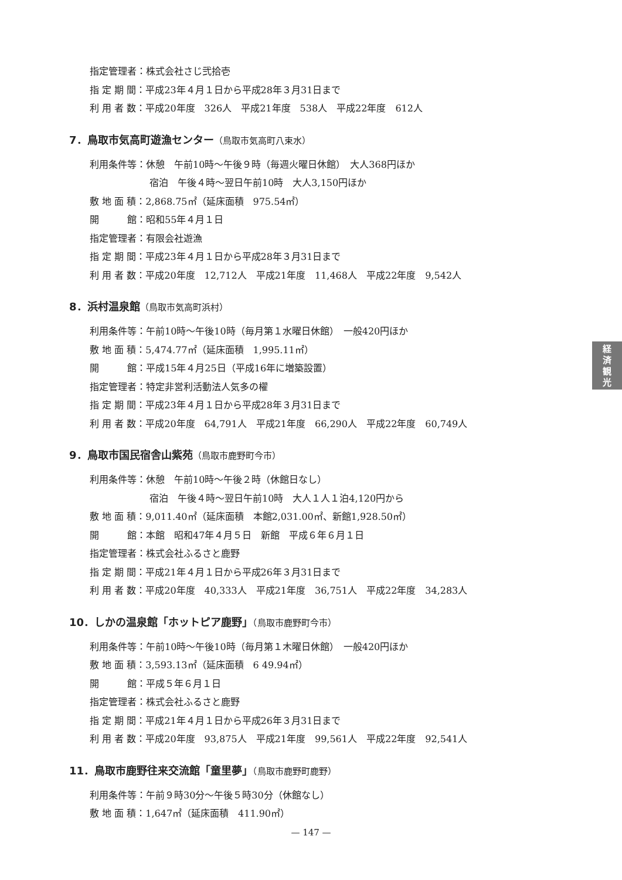指定管理者：株式会社さじ弐拾壱
指 定 期 間：平成23年４月１日から平成28年３月31日まで
利 用 者 数：平成20年度　326人　平成21年度　538人　平成22年度　612人
7．鳥取市気高町遊漁センター（鳥取市気高町八束水）
利用条件等：休憩　午前10時～午後９時（毎週火曜日休館）　大人368円ほか
宿泊　午後４時～翌日午前10時　大人3,150円ほか
敷 地 面 積：2,868.75㎡（延床面積　975.54㎡）
開　　　館：昭和55年４月１日
指定管理者：有限会社遊漁
指 定 期 間：平成23年４月１日から平成28年３月31日まで
利 用 者 数：平成20年度　12,712人　平成21年度　11,468人　平成22年度　9,542人
8．浜村温泉館（鳥取市気高町浜村）
利用条件等：午前10時～午後10時（毎月第１水曜日休館）　一般420円ほか
敷 地 面 積：5,474.77㎡（延床面積　1,995.11㎡）
開　　　館：平成15年４月25日（平成16年に増築設置）
指定管理者：特定非営利活動法人気多の櫂
指 定 期 間：平成23年４月１日から平成28年３月31日まで
利 用 者 数：平成20年度　64,791人　平成21年度　66,290人　平成22年度　60,749人
9．鳥取市国民宿舎山紫苑（鳥取市鹿野町今市）
利用条件等：休憩　午前10時～午後２時（休館日なし）
宿泊　午後４時～翌日午前10時　大人１人１泊4,120円から
敷 地 面 積：9,011.40㎡（延床面積　本館2,031.00㎡、新館1,928.50㎡）
開　　　館：本館　昭和47年４月５日　新館　平成６年６月１日
指定管理者：株式会社ふるさと鹿野
指 定 期 間：平成21年４月１日から平成26年３月31日まで
利 用 者 数：平成20年度　40,333人　平成21年度　36,751人　平成22年度　34,283人
10．しかの温泉館「ホットピア鹿野」（鳥取市鹿野町今市）
利用条件等：午前10時～午後10時（毎月第１木曜日休館）　一般420円ほか
敷 地 面 積：3,593.13㎡（延床面積　6 49.94㎡）
開　　　館：平成５年６月１日
指定管理者：株式会社ふるさと鹿野
指 定 期 間：平成21年４月１日から平成26年３月31日まで
利 用 者 数：平成20年度　93,875人　平成21年度　99,561人　平成22年度　92,541人
11．鳥取市鹿野往来交流館「童里夢」（鳥取市鹿野町鹿野）
利用条件等：午前９時30分～午後５時30分（休館なし）
敷 地 面 積：1,647㎡（延床面積　411.90㎡）
経
済
観
光
— 147 —